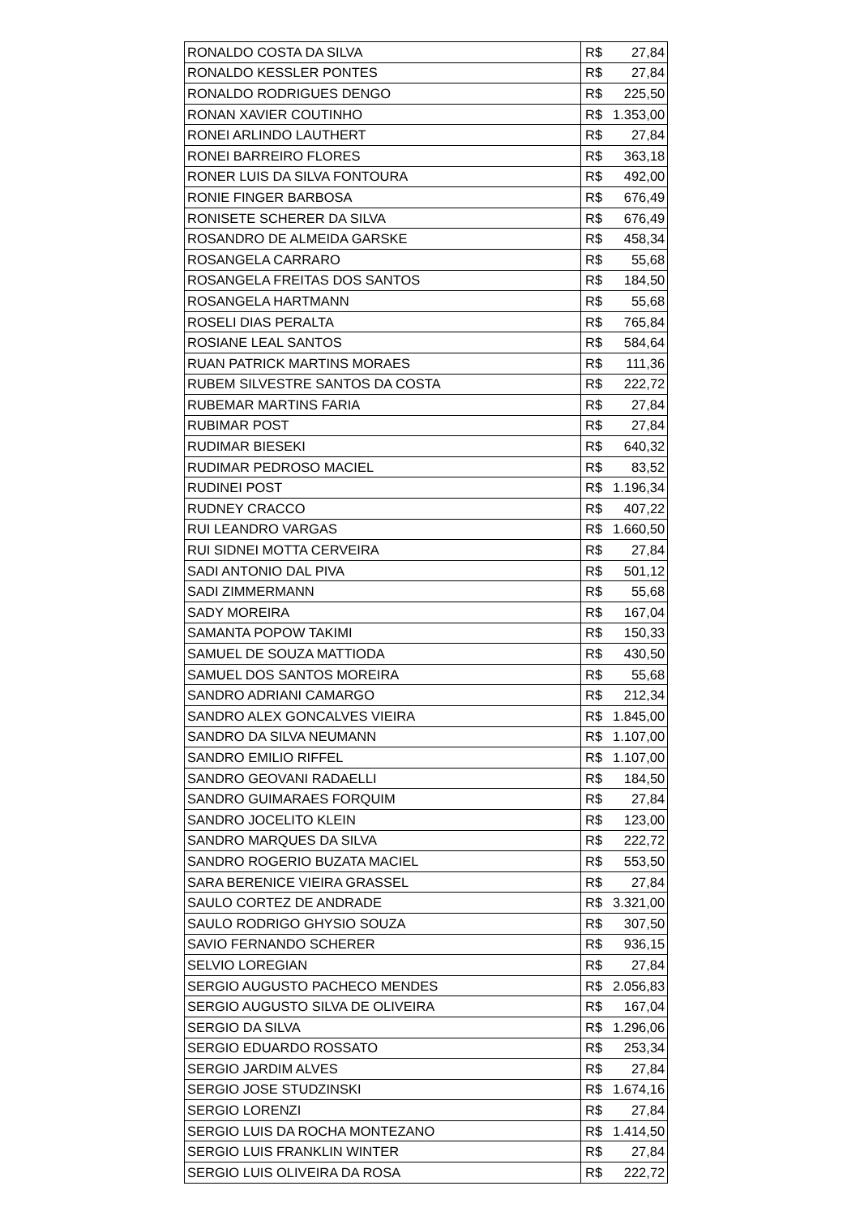| RONALDO COSTA DA SILVA | R$ | 27,84 |
| RONALDO KESSLER PONTES | R$ | 27,84 |
| RONALDO RODRIGUES DENGO | R$ | 225,50 |
| RONAN XAVIER COUTINHO | R$ | 1.353,00 |
| RONEI ARLINDO LAUTHERT | R$ | 27,84 |
| RONEI BARREIRO FLORES | R$ | 363,18 |
| RONER LUIS DA SILVA FONTOURA | R$ | 492,00 |
| RONIE FINGER BARBOSA | R$ | 676,49 |
| RONISETE SCHERER DA SILVA | R$ | 676,49 |
| ROSANDRO DE ALMEIDA GARSKE | R$ | 458,34 |
| ROSANGELA CARRARO | R$ | 55,68 |
| ROSANGELA FREITAS DOS SANTOS | R$ | 184,50 |
| ROSANGELA HARTMANN | R$ | 55,68 |
| ROSELI DIAS PERALTA | R$ | 765,84 |
| ROSIANE LEAL SANTOS | R$ | 584,64 |
| RUAN PATRICK MARTINS MORAES | R$ | 111,36 |
| RUBEM SILVESTRE SANTOS DA COSTA | R$ | 222,72 |
| RUBEMAR MARTINS FARIA | R$ | 27,84 |
| RUBIMAR POST | R$ | 27,84 |
| RUDIMAR BIESEKI | R$ | 640,32 |
| RUDIMAR PEDROSO MACIEL | R$ | 83,52 |
| RUDINEI POST | R$ | 1.196,34 |
| RUDNEY CRACCO | R$ | 407,22 |
| RUI LEANDRO VARGAS | R$ | 1.660,50 |
| RUI SIDNEI MOTTA CERVEIRA | R$ | 27,84 |
| SADI ANTONIO DAL PIVA | R$ | 501,12 |
| SADI ZIMMERMANN | R$ | 55,68 |
| SADY MOREIRA | R$ | 167,04 |
| SAMANTA POPOW TAKIMI | R$ | 150,33 |
| SAMUEL DE SOUZA MATTIODA | R$ | 430,50 |
| SAMUEL DOS SANTOS MOREIRA | R$ | 55,68 |
| SANDRO ADRIANI CAMARGO | R$ | 212,34 |
| SANDRO ALEX GONCALVES VIEIRA | R$ | 1.845,00 |
| SANDRO DA SILVA NEUMANN | R$ | 1.107,00 |
| SANDRO EMILIO RIFFEL | R$ | 1.107,00 |
| SANDRO GEOVANI RADAELLI | R$ | 184,50 |
| SANDRO GUIMARAES FORQUIM | R$ | 27,84 |
| SANDRO JOCELITO KLEIN | R$ | 123,00 |
| SANDRO MARQUES DA SILVA | R$ | 222,72 |
| SANDRO ROGERIO BUZATA MACIEL | R$ | 553,50 |
| SARA BERENICE VIEIRA GRASSEL | R$ | 27,84 |
| SAULO CORTEZ DE ANDRADE | R$ | 3.321,00 |
| SAULO RODRIGO GHYSIO SOUZA | R$ | 307,50 |
| SAVIO FERNANDO SCHERER | R$ | 936,15 |
| SELVIO LOREGIAN | R$ | 27,84 |
| SERGIO AUGUSTO PACHECO MENDES | R$ | 2.056,83 |
| SERGIO AUGUSTO SILVA DE OLIVEIRA | R$ | 167,04 |
| SERGIO DA SILVA | R$ | 1.296,06 |
| SERGIO EDUARDO ROSSATO | R$ | 253,34 |
| SERGIO JARDIM ALVES | R$ | 27,84 |
| SERGIO JOSE STUDZINSKI | R$ | 1.674,16 |
| SERGIO LORENZI | R$ | 27,84 |
| SERGIO LUIS DA ROCHA MONTEZANO | R$ | 1.414,50 |
| SERGIO LUIS FRANKLIN WINTER | R$ | 27,84 |
| SERGIO LUIS OLIVEIRA DA ROSA | R$ | 222,72 |